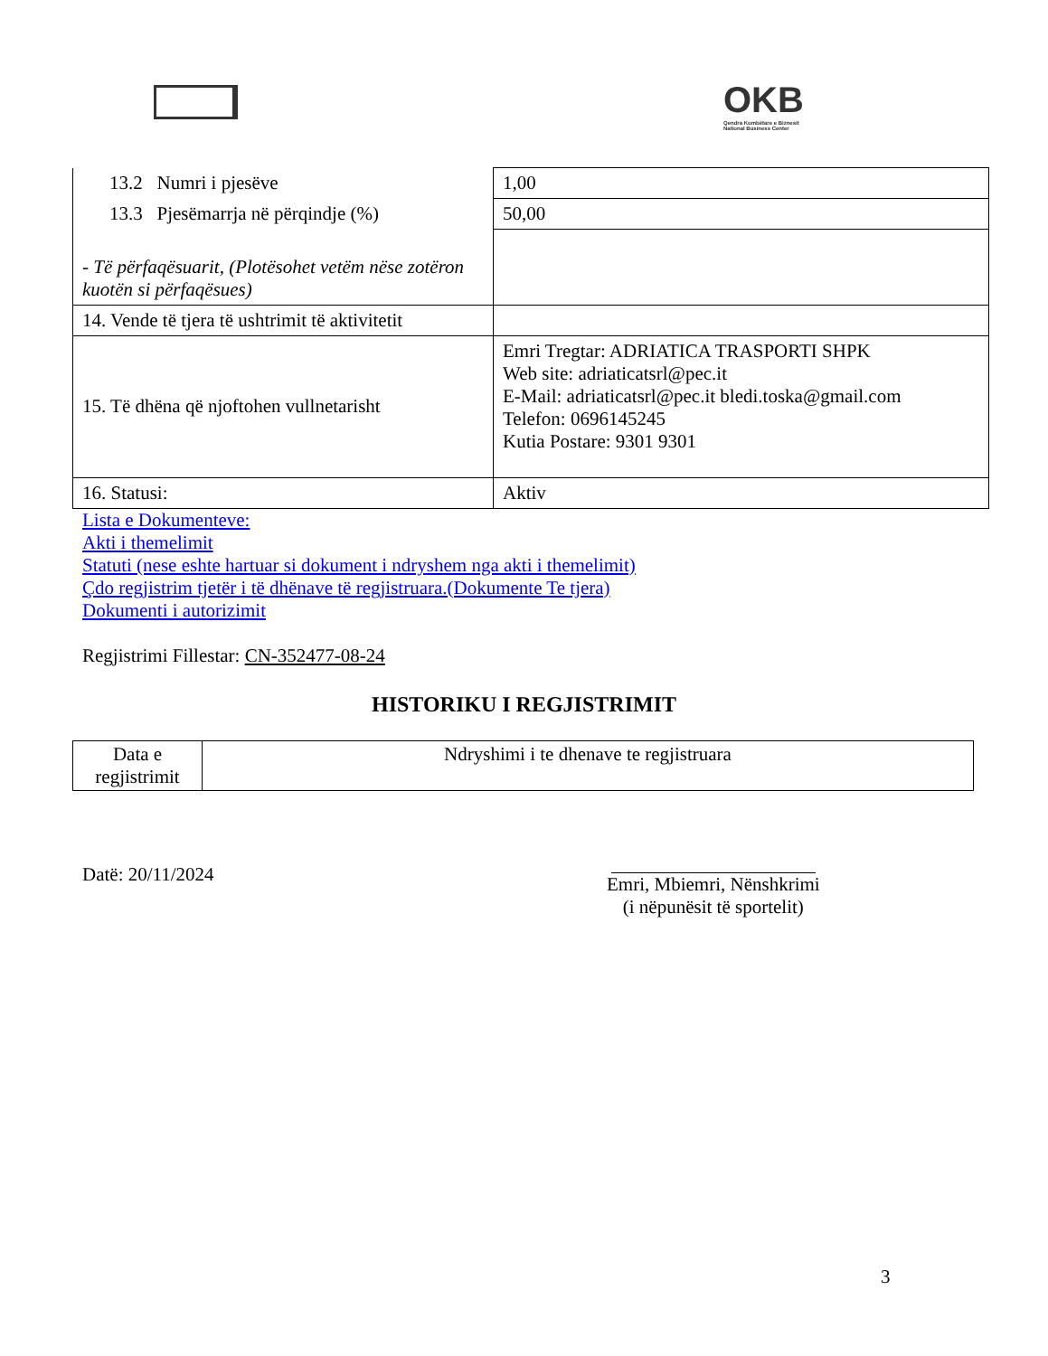OKB
Qendra Kombëtare e Biznesit
National Business Center
| 13.2 Numri i pjesëve | 1,00 |
| 13.3 Pjesëmarrja në përqindje (%) | 50,00 |
| - Të përfaqësuarit, (Plotësohet vetëm nëse zotëron kuotën si përfaqësues) | |
| 14. Vende të tjera të ushtrimit të aktivitetit | |
| 15. Të dhëna që njoftohen vullnetarisht | Emri Tregtar: ADRIATICA TRASPORTI SHPK Web site: adriaticatsrl@pec.it E-Mail: adriaticatsrl@pec.it bledi.toska@gmail.com Telefon: 0696145245 Kutia Postare: 9301 9301 |
| 16. Statusi: | Aktiv |
Lista e Dokumenteve:
Akti i themelimit
Statuti (nese eshte hartuar si dokument i ndryshem nga akti i themelimit)
Çdo regjistrim tjetër i të dhënave të regjistruara.(Dokumente Te tjera)
Dokumenti i autorizimit
Regjistrimi Fillestar: CN-352477-08-24
HISTORIKU I REGJISTRIMIT
| Data e regjistrimit | Ndryshimi i te dhenave te regjistruara |
Datë: 20/11/2024
Emri, Mbiemri, Nënshkrimi
(i nëpunësit të sportelit)
3